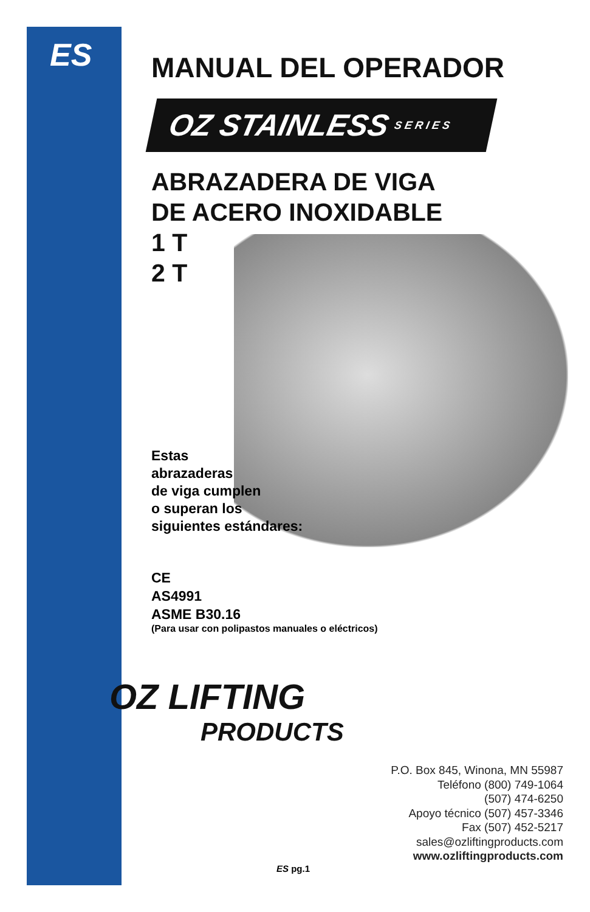ES
MANUAL DEL OPERADOR
OZ STAINLESS S E R I E S
ABRAZADERA DE VIGA
DE ACERO INOXIDABLE
1 T
2 T
Estas
abrazaderas
de viga cumplen
o superan los
siguientes estándares:
CE
AS4991
ASME B30.16
(Para usar con polipastos manuales o eléctricos)
OZ LIFTING
PRODUCTS
P.O. Box 845, Winona, MN 55987
Teléfono (800) 749-1064
(507) 474-6250
Apoyo técnico (507) 457-3346
Fax (507) 452-5217
sales@ozliftingproducts.com
www.ozliftingproducts.com
ES pg.1